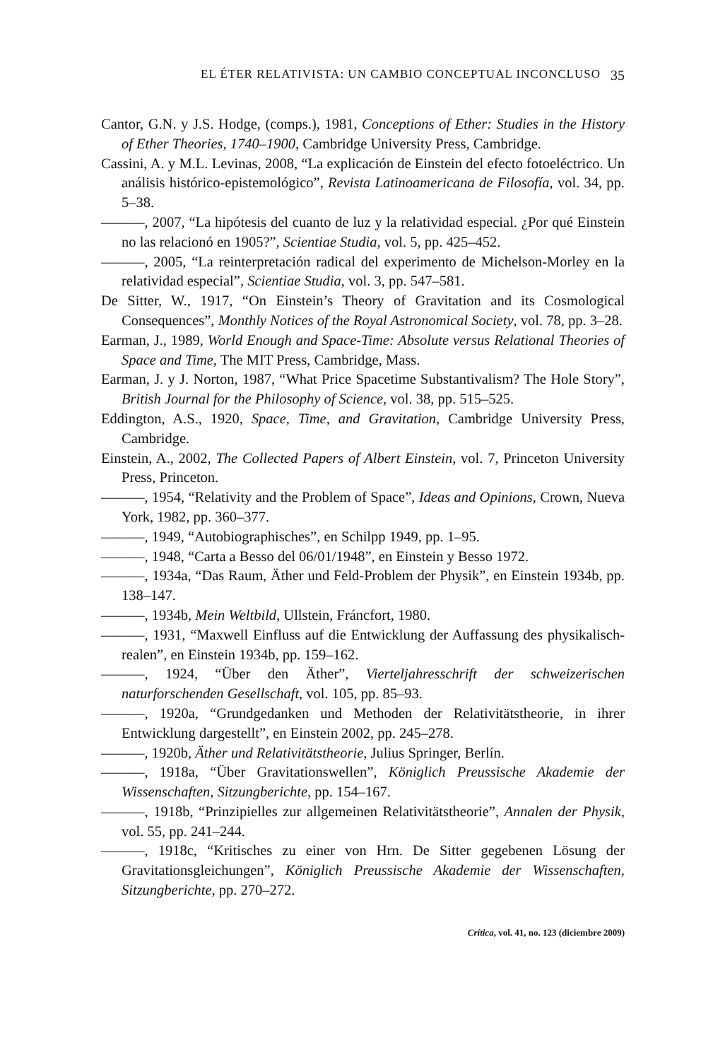EL ÉTER RELATIVISTA: UN CAMBIO CONCEPTUAL INCONCLUSO 35
Cantor, G.N. y J.S. Hodge, (comps.), 1981, Conceptions of Ether: Studies in the History of Ether Theories, 1740–1900, Cambridge University Press, Cambridge.
Cassini, A. y M.L. Levinas, 2008, “La explicación de Einstein del efecto fotoeléctrico. Un análisis histórico-epistemológico”, Revista Latinoamericana de Filosofía, vol. 34, pp. 5–38.
———, 2007, “La hipótesis del cuanto de luz y la relatividad especial. ¿Por qué Einstein no las relacionó en 1905?”, Scientiae Studia, vol. 5, pp. 425–452.
———, 2005, “La reinterpretación radical del experimento de Michelson-Morley en la relatividad especial”, Scientiae Studia, vol. 3, pp. 547–581.
De Sitter, W., 1917, “On Einstein’s Theory of Gravitation and its Cosmological Consequences”, Monthly Notices of the Royal Astronomical Society, vol. 78, pp. 3–28.
Earman, J., 1989, World Enough and Space-Time: Absolute versus Relational Theories of Space and Time, The MIT Press, Cambridge, Mass.
Earman, J. y J. Norton, 1987, “What Price Spacetime Substantivalism? The Hole Story”, British Journal for the Philosophy of Science, vol. 38, pp. 515–525.
Eddington, A.S., 1920, Space, Time, and Gravitation, Cambridge University Press, Cambridge.
Einstein, A., 2002, The Collected Papers of Albert Einstein, vol. 7, Princeton University Press, Princeton.
———, 1954, “Relativity and the Problem of Space”, Ideas and Opinions, Crown, Nueva York, 1982, pp. 360–377.
———, 1949, “Autobiographisches”, en Schilpp 1949, pp. 1–95.
———, 1948, “Carta a Besso del 06/01/1948”, en Einstein y Besso 1972.
———, 1934a, “Das Raum, Äther und Feld-Problem der Physik”, en Einstein 1934b, pp. 138–147.
———, 1934b, Mein Weltbild, Ullstein, Fráncfort, 1980.
———, 1931, “Maxwell Einfluss auf die Entwicklung der Auffassung des physikalisch-realen”, en Einstein 1934b, pp. 159–162.
———, 1924, “Über den Äther”, Vierteljahresschrift der schweizerischen naturforschenden Gesellschaft, vol. 105, pp. 85–93.
———, 1920a, “Grundgedanken und Methoden der Relativitätstheorie, in ihrer Entwicklung dargestellt”, en Einstein 2002, pp. 245–278.
———, 1920b, Äther und Relativitätstheorie, Julius Springer, Berlín.
———, 1918a, “Über Gravitationswellen”, Königlich Preussische Akademie der Wissenschaften, Sitzungberichte, pp. 154–167.
———, 1918b, “Prinzipielles zur allgemeinen Relativitätstheorie”, Annalen der Physik, vol. 55, pp. 241–244.
———, 1918c, “Kritisches zu einer von Hrn. De Sitter gegebenen Lösung der Gravitationsgleichungen”, Königlich Preussische Akademie der Wissenschaften, Sitzungberichte, pp. 270–272.
Crítica, vol. 41, no. 123 (diciembre 2009)